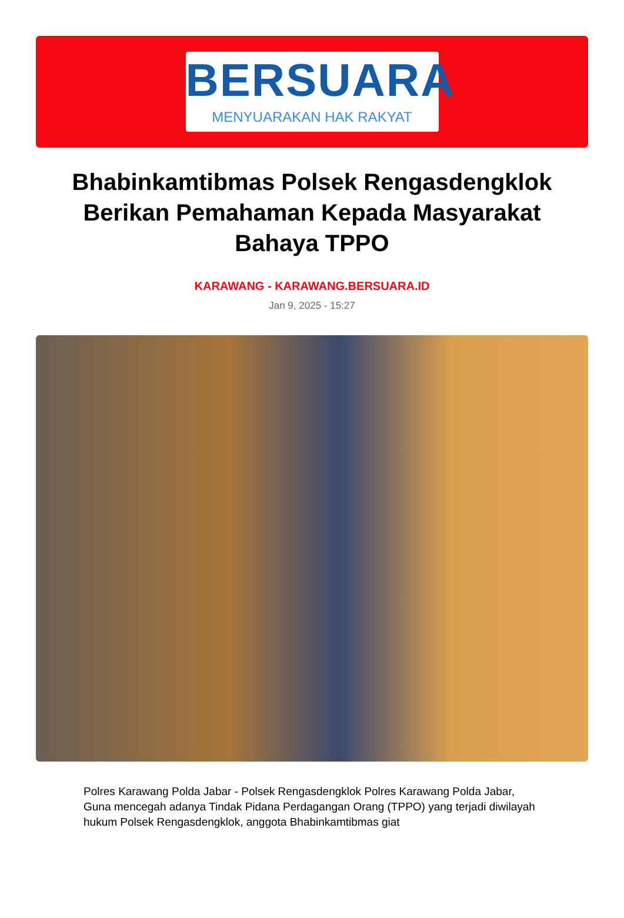BERSUARA
MENYUARAKAN HAK RAKYAT
Bhabinkamtibmas Polsek Rengasdengklok Berikan Pemahaman Kepada Masyarakat Bahaya TPPO
KARAWANG - KARAWANG.BERSUARA.ID
Jan 9, 2025 - 15:27
Polres Karawang Polda Jabar - Polsek Rengasdengklok Polres Karawang Polda Jabar, Guna mencegah adanya Tindak Pidana Perdagangan Orang (TPPO) yang terjadi diwilayah hukum Polsek Rengasdengklok, anggota Bhabinkamtibmas giat